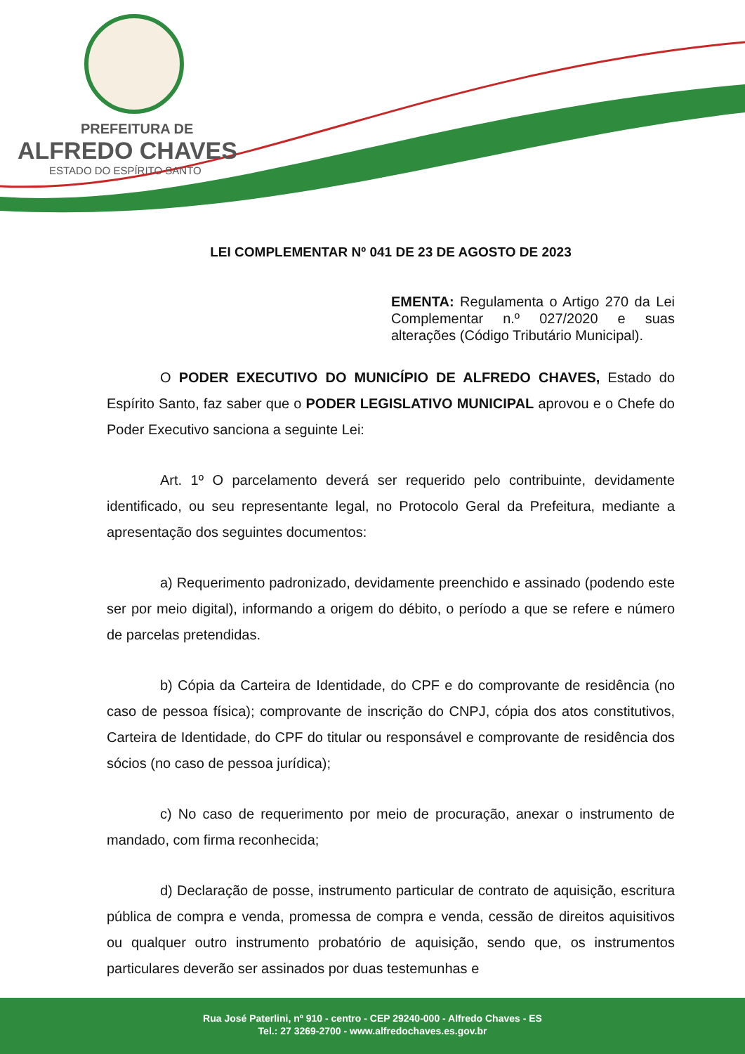PREFEITURA DE
ALFREDO CHAVES
ESTADO DO ESPÍRITO SANTO
LEI COMPLEMENTAR Nº 041 DE 23 DE AGOSTO DE 2023
EMENTA: Regulamenta o Artigo 270 da Lei Complementar n.º 027/2020 e suas alterações (Código Tributário Municipal).
O PODER EXECUTIVO DO MUNICÍPIO DE ALFREDO CHAVES, Estado do Espírito Santo, faz saber que o PODER LEGISLATIVO MUNICIPAL aprovou e o Chefe do Poder Executivo sanciona a seguinte Lei:
Art. 1º O parcelamento deverá ser requerido pelo contribuinte, devidamente identificado, ou seu representante legal, no Protocolo Geral da Prefeitura, mediante a apresentação dos seguintes documentos:
a) Requerimento padronizado, devidamente preenchido e assinado (podendo este ser por meio digital), informando a origem do débito, o período a que se refere e número de parcelas pretendidas.
b) Cópia da Carteira de Identidade, do CPF e do comprovante de residência (no caso de pessoa física); comprovante de inscrição do CNPJ, cópia dos atos constitutivos, Carteira de Identidade, do CPF do titular ou responsável e comprovante de residência dos sócios (no caso de pessoa jurídica);
c) No caso de requerimento por meio de procuração, anexar o instrumento de mandado, com firma reconhecida;
d) Declaração de posse, instrumento particular de contrato de aquisição, escritura pública de compra e venda, promessa de compra e venda, cessão de direitos aquisitivos ou qualquer outro instrumento probatório de aquisição, sendo que, os instrumentos particulares deverão ser assinados por duas testemunhas e
Rua José Paterlini, nº 910 - centro - CEP 29240-000 - Alfredo Chaves - ES
Tel.: 27 3269-2700 - www.alfredochaves.es.gov.br